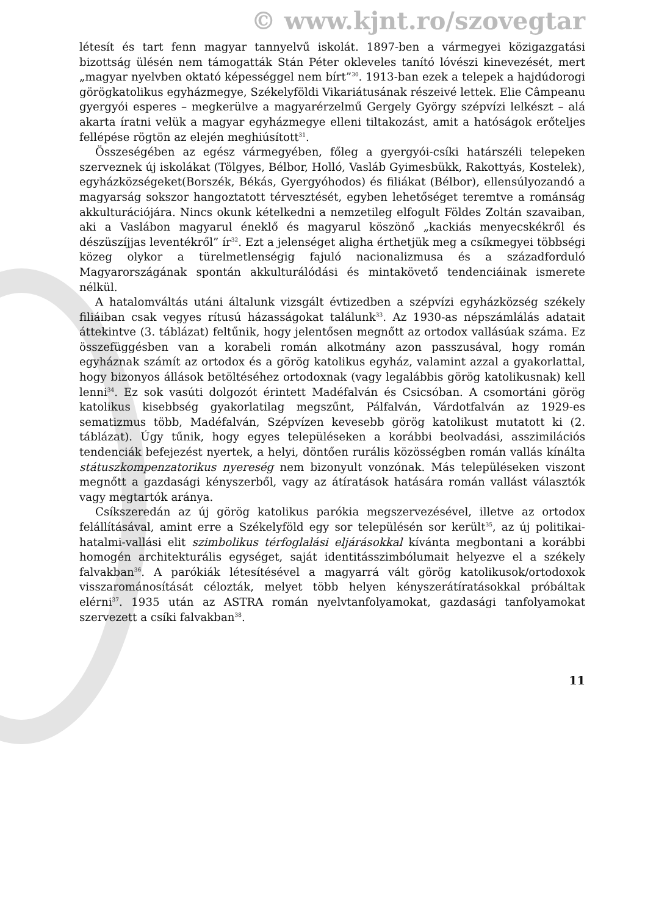© www.kjnt.ro/szovegtar
létesít és tart fenn magyar tannyelvű iskolát. 1897-ben a vármegyei közigazgatási bizottság ülésén nem támogatták Stán Péter okleveles tanító lóvészi kinevezését, mert „magyar nyelvben oktató képességgel nem bírt”<sup>30</sup>. 1913-ban ezek a telepek a hajdúdorogi görögkatolikus egyházmegye, Székelyföldi Vikariátusának részeivé lettek. Elie Câmpeanu gyergyói esperes – megkerülve a magyarérzelmű Gergely György szépvízi lelkészt – alá akarta íratni velük a magyar egyházmegye elleni tiltakozást, amit a hatóságok erőteljes fellépése rögtön az elején meghiúsított<sup>31</sup>.
Összeségében az egész vármegyében, főleg a gyergyói-csíki határszéli telepeken szerveznek új iskolákat (Tölgyes, Bélbor, Holló, Vasláb Gyimesbükk, Rakottyás, Kostelek), egyházközségeket(Borszék, Békás, Gyergyóhodos) és filiákat (Bélbor), ellensúlyozandó a magyarság sokszor hangoztatott térvesztését, egyben lehetőséget teremtve a románság akkulturációjára. Nincs okunk kételkedni a nemzetileg elfogult Földes Zoltán szavaiban, aki a Vaslábon magyarul éneklő és magyarul köszönő „kackiás menyecskékről és dészüszíjjas leventékről” ír<sup>32</sup>. Ezt a jelenséget aligha érthetjük meg a csíkmegyei többségi közeg olykor a türelmetlenségig fajuló nacionalizmusa és a századforduló Magyarországának spontán akkulturálódási és mintakövető tendenciáinak ismerete nélkül.
A hatalomváltás utáni általunk vizsgált évtizedben a szépvízi egyházközség székely filiáiban csak vegyes rítusú házasságokat találunk<sup>33</sup>. Az 1930-as népszámlálás adatait áttekintve (3. táblázat) feltűnik, hogy jelentősen megnőtt az ortodox vallásúak száma. Ez összefüggésben van a korabeli román alkotmány azon passzusával, hogy román egyháznak számít az ortodox és a görög katolikus egyház, valamint azzal a gyakorlattal, hogy bizonyos állások betöltéséhez ortodoxnak (vagy legalábbis görög katolikusnak) kell lenni<sup>34</sup>. Ez sok vasúti dolgozót érintett Madéfalván és Csicsóban. A csomortáni görög katolikus kisebbség gyakorlatilag megszűnt, Pálfalván, Várdotfalván az 1929-es sematizmus több, Madéfalván, Szépvízen kevesebb görög katolikust mutatott ki (2. táblázat). Úgy tűnik, hogy egyes településeken a korábbi beolvadási, asszimilációs tendenciák befejezést nyertek, a helyi, döntően rurális közösségben román vallás kínálta státuszkompenzatorikus nyereség nem bizonyult vonzónak. Más településeken viszont megnőtt a gazdasági kényszerből, vagy az átíratások hatására román vallást választók vagy megtartók aránya.
Csíkszeredán az új görög katolikus parókia megszervezésével, illetve az ortodox felállításával, amint erre a Székelyföld egy sor településén sor került<sup>35</sup>, az új politikai-hatalmi-vallási elit szimbolikus térfoglalási eljárásokkal kívánta megbontani a korábbi homogén architekturális egységet, saját identitásszimbólumait helyezve el a székely falvakban<sup>36</sup>. A parókiák létesítésével a magyarrá vált görög katolikusok/ortodoxok visszarománosítását célozták, melyet több helyen kényszerátíratásokkal próbáltak elérni<sup>37</sup>. 1935 után az ASTRA román nyelvtanfolyamokat, gazdasági tanfolyamokat szervezett a csíki falvakban<sup>38</sup>.
11